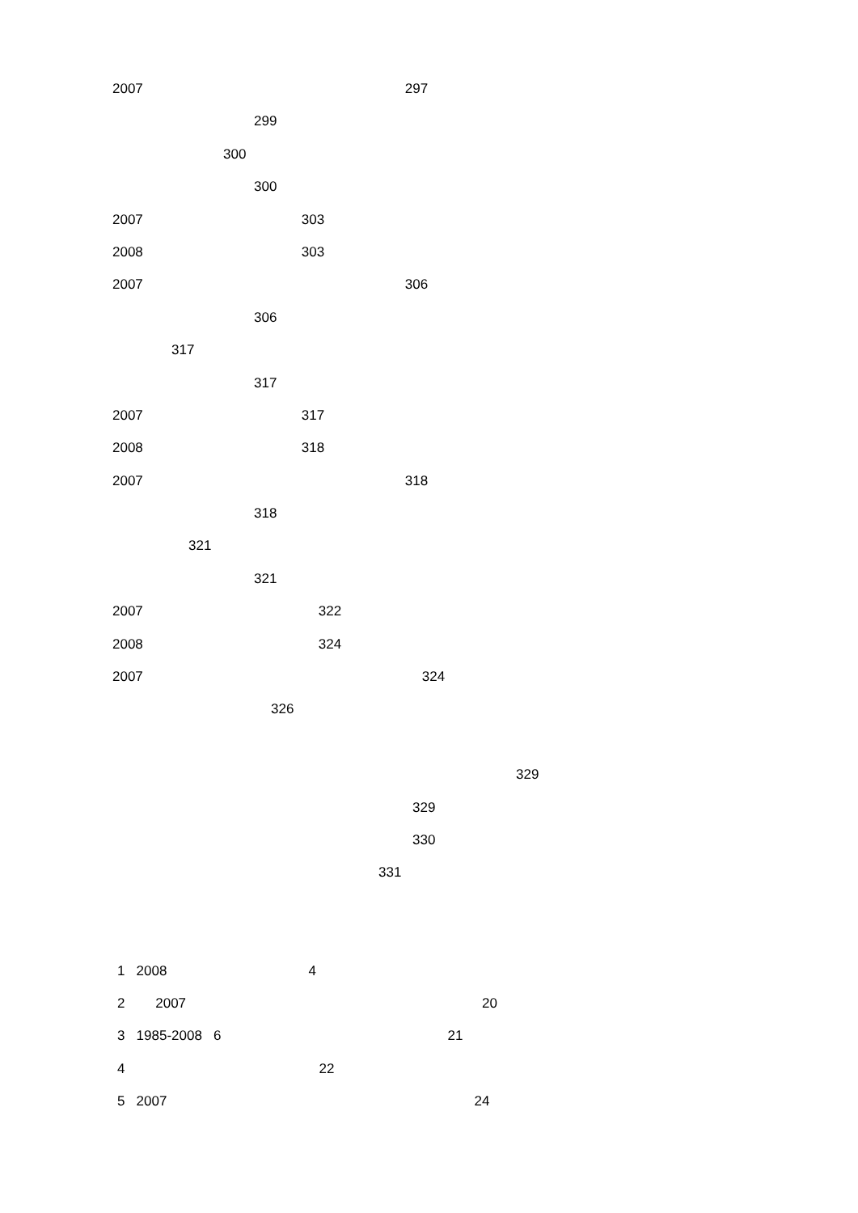2007 297
299
300
300
2007 303
2008 303
2007 306
306
317
317
2007 317
2008 318
2007 318
318
321
321
2007 322
2008 324
2007 324
326
329
329
330
331
1 2008 4
2 2007 20
3 1985-2008 6 21
4 22
5 2007 24